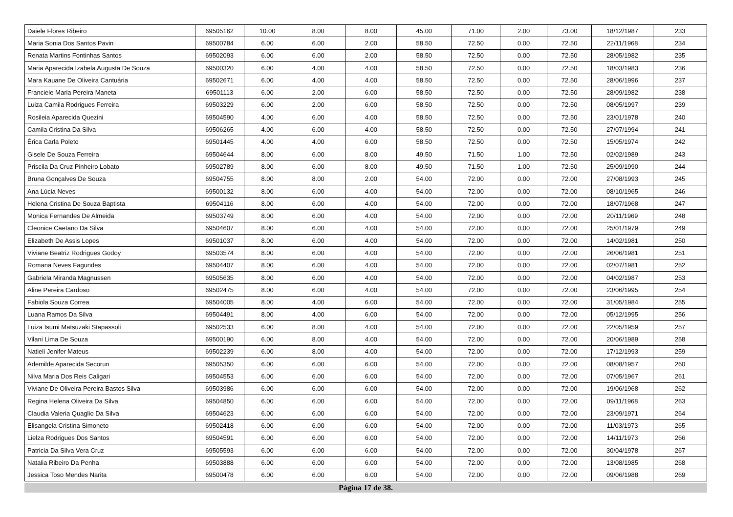| Daiele Flores Ribeiro | 69505162 | 10.00 | 8.00 | 8.00 | 45.00 | 71.00 | 2.00 | 73.00 | 18/12/1987 | 233 |
| Maria Sonia Dos Santos Pavin | 69500784 | 6.00 | 6.00 | 2.00 | 58.50 | 72.50 | 0.00 | 72.50 | 22/11/1968 | 234 |
| Renata Martins Fontinhas Santos | 69502093 | 6.00 | 6.00 | 2.00 | 58.50 | 72.50 | 0.00 | 72.50 | 28/05/1982 | 235 |
| Maria Aparecida Izabela Augusta De Souza | 69500320 | 6.00 | 4.00 | 4.00 | 58.50 | 72.50 | 0.00 | 72.50 | 18/03/1983 | 236 |
| Mara Kauane De Oliveira Cantuária | 69502671 | 6.00 | 4.00 | 4.00 | 58.50 | 72.50 | 0.00 | 72.50 | 28/06/1996 | 237 |
| Franciele Maria Pereira Maneta | 69501113 | 6.00 | 2.00 | 6.00 | 58.50 | 72.50 | 0.00 | 72.50 | 28/09/1982 | 238 |
| Luiza Camila Rodrigues Ferreira | 69503229 | 6.00 | 2.00 | 6.00 | 58.50 | 72.50 | 0.00 | 72.50 | 08/05/1997 | 239 |
| Rosileia Aparecida Quezini | 69504590 | 4.00 | 6.00 | 4.00 | 58.50 | 72.50 | 0.00 | 72.50 | 23/01/1978 | 240 |
| Camila Cristina Da Silva | 69506265 | 4.00 | 6.00 | 4.00 | 58.50 | 72.50 | 0.00 | 72.50 | 27/07/1994 | 241 |
| Érica Carla Poleto | 69501445 | 4.00 | 4.00 | 6.00 | 58.50 | 72.50 | 0.00 | 72.50 | 15/05/1974 | 242 |
| Gisele De Souza Ferreira | 69504644 | 8.00 | 6.00 | 8.00 | 49.50 | 71.50 | 1.00 | 72.50 | 02/02/1989 | 243 |
| Priscila Da Cruz Pinheiro Lobato | 69502789 | 8.00 | 6.00 | 8.00 | 49.50 | 71.50 | 1.00 | 72.50 | 25/09/1990 | 244 |
| Bruna Gonçalves De Souza | 69504755 | 8.00 | 8.00 | 2.00 | 54.00 | 72.00 | 0.00 | 72.00 | 27/08/1993 | 245 |
| Ana Lúcia Neves | 69500132 | 8.00 | 6.00 | 4.00 | 54.00 | 72.00 | 0.00 | 72.00 | 08/10/1965 | 246 |
| Helena Cristina De Souza Baptista | 69504116 | 8.00 | 6.00 | 4.00 | 54.00 | 72.00 | 0.00 | 72.00 | 18/07/1968 | 247 |
| Monica Fernandes De Almeida | 69503749 | 8.00 | 6.00 | 4.00 | 54.00 | 72.00 | 0.00 | 72.00 | 20/11/1969 | 248 |
| Cleonice Caetano Da Silva | 69504607 | 8.00 | 6.00 | 4.00 | 54.00 | 72.00 | 0.00 | 72.00 | 25/01/1979 | 249 |
| Elizabeth De Assis Lopes | 69501037 | 8.00 | 6.00 | 4.00 | 54.00 | 72.00 | 0.00 | 72.00 | 14/02/1981 | 250 |
| Viviane Beatriz Rodrigues Godoy | 69503574 | 8.00 | 6.00 | 4.00 | 54.00 | 72.00 | 0.00 | 72.00 | 26/06/1981 | 251 |
| Romana Neves Fagundes | 69504407 | 8.00 | 6.00 | 4.00 | 54.00 | 72.00 | 0.00 | 72.00 | 02/07/1981 | 252 |
| Gabriela Miranda Magnussen | 69505635 | 8.00 | 6.00 | 4.00 | 54.00 | 72.00 | 0.00 | 72.00 | 04/02/1987 | 253 |
| Aline Pereira Cardoso | 69502475 | 8.00 | 6.00 | 4.00 | 54.00 | 72.00 | 0.00 | 72.00 | 23/06/1995 | 254 |
| Fabiola Souza Correa | 69504005 | 8.00 | 4.00 | 6.00 | 54.00 | 72.00 | 0.00 | 72.00 | 31/05/1984 | 255 |
| Luana Ramos Da Silva | 69504491 | 8.00 | 4.00 | 6.00 | 54.00 | 72.00 | 0.00 | 72.00 | 05/12/1995 | 256 |
| Luiza Isumi Matsuzaki Stapassoli | 69502533 | 6.00 | 8.00 | 4.00 | 54.00 | 72.00 | 0.00 | 72.00 | 22/05/1959 | 257 |
| Vilani Lima De Souza | 69500190 | 6.00 | 8.00 | 4.00 | 54.00 | 72.00 | 0.00 | 72.00 | 20/06/1989 | 258 |
| Natieli Jenifer Mateus | 69502239 | 6.00 | 8.00 | 4.00 | 54.00 | 72.00 | 0.00 | 72.00 | 17/12/1993 | 259 |
| Ademilde Aparecida Secorun | 69505350 | 6.00 | 6.00 | 6.00 | 54.00 | 72.00 | 0.00 | 72.00 | 08/08/1957 | 260 |
| Nilva Maria Dos Reis Caligari | 69504553 | 6.00 | 6.00 | 6.00 | 54.00 | 72.00 | 0.00 | 72.00 | 07/05/1967 | 261 |
| Viviane De Oliveira Pereira Bastos Silva | 69503986 | 6.00 | 6.00 | 6.00 | 54.00 | 72.00 | 0.00 | 72.00 | 19/06/1968 | 262 |
| Regina Helena Oliveira Da Silva | 69504850 | 6.00 | 6.00 | 6.00 | 54.00 | 72.00 | 0.00 | 72.00 | 09/11/1968 | 263 |
| Claudia Valeria Quaglio Da Silva | 69504623 | 6.00 | 6.00 | 6.00 | 54.00 | 72.00 | 0.00 | 72.00 | 23/09/1971 | 264 |
| Elisangela Cristina Simoneto | 69502418 | 6.00 | 6.00 | 6.00 | 54.00 | 72.00 | 0.00 | 72.00 | 11/03/1973 | 265 |
| Lielza Rodrigues Dos Santos | 69504591 | 6.00 | 6.00 | 6.00 | 54.00 | 72.00 | 0.00 | 72.00 | 14/11/1973 | 266 |
| Patricia Da Silva Vera Cruz | 69505593 | 6.00 | 6.00 | 6.00 | 54.00 | 72.00 | 0.00 | 72.00 | 30/04/1978 | 267 |
| Natalia Ribeiro Da Penha | 69503888 | 6.00 | 6.00 | 6.00 | 54.00 | 72.00 | 0.00 | 72.00 | 13/08/1985 | 268 |
| Jessica Toso Mendes Narita | 69500478 | 6.00 | 6.00 | 6.00 | 54.00 | 72.00 | 0.00 | 72.00 | 09/06/1988 | 269 |
Página 17 de 38.